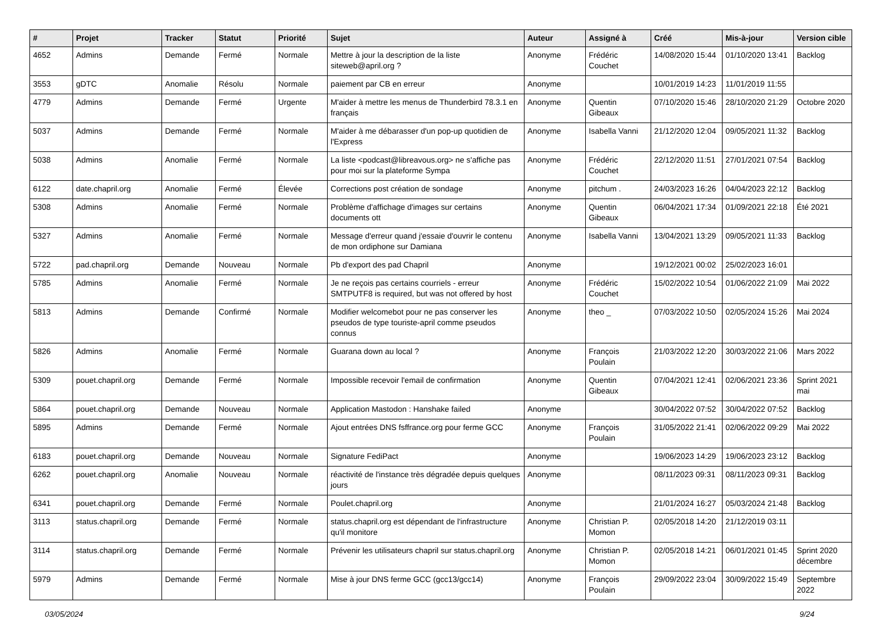| # | Projet | Tracker | Statut | Priorité | Sujet | Auteur | Assigné à | Créé | Mis-à-jour | Version cible |
| --- | --- | --- | --- | --- | --- | --- | --- | --- | --- | --- |
| 4652 | Admins | Demande | Fermé | Normale | Mettre à jour la description de la liste siteweb@april.org ? | Anonyme | Frédéric Couchet | 14/08/2020 15:44 | 01/10/2020 13:41 | Backlog |
| 3553 | gDTC | Anomalie | Résolu | Normale | paiement par CB en erreur | Anonyme | | 10/01/2019 14:23 | 11/01/2019 11:55 | |
| 4779 | Admins | Demande | Fermé | Urgente | M'aider à mettre les menus de Thunderbird 78.3.1 en français | Anonyme | Quentin Gibeaux | 07/10/2020 15:46 | 28/10/2020 21:29 | Octobre 2020 |
| 5037 | Admins | Demande | Fermé | Normale | M'aider à me débarasser d'un pop-up quotidien de l'Express | Anonyme | Isabella Vanni | 21/12/2020 12:04 | 09/05/2021 11:32 | Backlog |
| 5038 | Admins | Anomalie | Fermé | Normale | La liste <podcast@libreavous.org> ne s'affiche pas pour moi sur la plateforme Sympa | Anonyme | Frédéric Couchet | 22/12/2020 11:51 | 27/01/2021 07:54 | Backlog |
| 6122 | date.chapril.org | Anomalie | Fermé | Élevée | Corrections post création de sondage | Anonyme | pitchum . | 24/03/2023 16:26 | 04/04/2023 22:12 | Backlog |
| 5308 | Admins | Anomalie | Fermé | Normale | Problème d'affichage d'images sur certains documents ott | Anonyme | Quentin Gibeaux | 06/04/2021 17:34 | 01/09/2021 22:18 | Été 2021 |
| 5327 | Admins | Anomalie | Fermé | Normale | Message d'erreur quand j'essaie d'ouvrir le contenu de mon ordiphone sur Damiana | Anonyme | Isabella Vanni | 13/04/2021 13:29 | 09/05/2021 11:33 | Backlog |
| 5722 | pad.chapril.org | Demande | Nouveau | Normale | Pb d'export des pad Chapril | Anonyme | | 19/12/2021 00:02 | 25/02/2023 16:01 | |
| 5785 | Admins | Anomalie | Fermé | Normale | Je ne reçois pas certains courriels - erreur SMTPUTF8 is required, but was not offered by host | Anonyme | Frédéric Couchet | 15/02/2022 10:54 | 01/06/2022 21:09 | Mai 2022 |
| 5813 | Admins | Demande | Confirmé | Normale | Modifier welcomebot pour ne pas conserver les pseudos de type touriste-april comme pseudos connus | Anonyme | theo _ | 07/03/2022 10:50 | 02/05/2024 15:26 | Mai 2024 |
| 5826 | Admins | Anomalie | Fermé | Normale | Guarana down au local ? | Anonyme | François Poulain | 21/03/2022 12:20 | 30/03/2022 21:06 | Mars 2022 |
| 5309 | pouet.chapril.org | Demande | Fermé | Normale | Impossible recevoir l'email de confirmation | Anonyme | Quentin Gibeaux | 07/04/2021 12:41 | 02/06/2021 23:36 | Sprint 2021 mai |
| 5864 | pouet.chapril.org | Demande | Nouveau | Normale | Application Mastodon : Hanshake failed | Anonyme | | 30/04/2022 07:52 | 30/04/2022 07:52 | Backlog |
| 5895 | Admins | Demande | Fermé | Normale | Ajout entrées DNS fsffrance.org pour ferme GCC | Anonyme | François Poulain | 31/05/2022 21:41 | 02/06/2022 09:29 | Mai 2022 |
| 6183 | pouet.chapril.org | Demande | Nouveau | Normale | Signature FediPact | Anonyme | | 19/06/2023 14:29 | 19/06/2023 23:12 | Backlog |
| 6262 | pouet.chapril.org | Anomalie | Nouveau | Normale | réactivité de l'instance très dégradée depuis quelques jours | Anonyme | | 08/11/2023 09:31 | 08/11/2023 09:31 | Backlog |
| 6341 | pouet.chapril.org | Demande | Fermé | Normale | Poulet.chapril.org | Anonyme | | 21/01/2024 16:27 | 05/03/2024 21:48 | Backlog |
| 3113 | status.chapril.org | Demande | Fermé | Normale | status.chapril.org est dépendant de l'infrastructure qu'il monitore | Anonyme | Christian P. Momon | 02/05/2018 14:20 | 21/12/2019 03:11 | |
| 3114 | status.chapril.org | Demande | Fermé | Normale | Prévenir les utilisateurs chapril sur status.chapril.org | Anonyme | Christian P. Momon | 02/05/2018 14:21 | 06/01/2021 01:45 | Sprint 2020 décembre |
| 5979 | Admins | Demande | Fermé | Normale | Mise à jour DNS ferme GCC (gcc13/gcc14) | Anonyme | François Poulain | 29/09/2022 23:04 | 30/09/2022 15:49 | Septembre 2022 |
03/05/2024 9/24